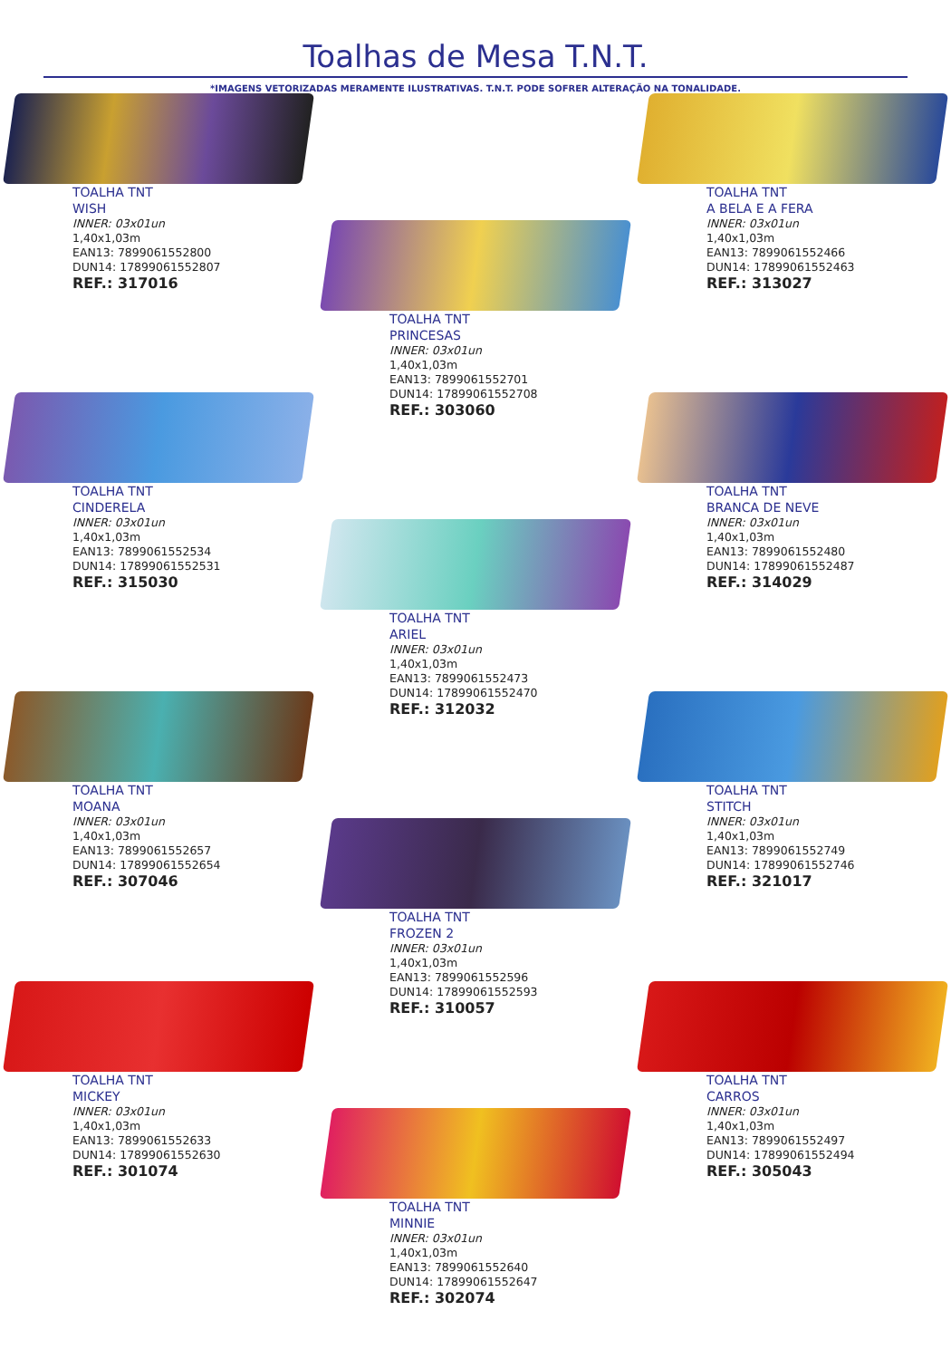Toalhas de Mesa T.N.T.
*IMAGENS VETORIZADAS MERAMENTE ILUSTRATIVAS. T.N.T. PODE SOFRER ALTERAÇÃO NA TONALIDADE.
TOALHA TNT
WISH
INNER: 03x01un
1,40x1,03m
EAN13: 7899061552800
DUN14: 17899061552807
REF.: 317016
TOALHA TNT
CINDERELA
INNER: 03x01un
1,40x1,03m
EAN13: 7899061552534
DUN14: 17899061552531
REF.: 315030
TOALHA TNT
MOANA
INNER: 03x01un
1,40x1,03m
EAN13: 7899061552657
DUN14: 17899061552654
REF.: 307046
TOALHA TNT
MICKEY
INNER: 03x01un
1,40x1,03m
EAN13: 7899061552633
DUN14: 17899061552630
REF.: 301074
TOALHA TNT
PRINCESAS
INNER: 03x01un
1,40x1,03m
EAN13: 7899061552701
DUN14: 17899061552708
REF.: 303060
TOALHA TNT
ARIEL
INNER: 03x01un
1,40x1,03m
EAN13: 7899061552473
DUN14: 17899061552470
REF.: 312032
TOALHA TNT
FROZEN 2
INNER: 03x01un
1,40x1,03m
EAN13: 7899061552596
DUN14: 17899061552593
REF.: 310057
TOALHA TNT
MINNIE
INNER: 03x01un
1,40x1,03m
EAN13: 7899061552640
DUN14: 17899061552647
REF.: 302074
TOALHA TNT
A BELA E A FERA
INNER: 03x01un
1,40x1,03m
EAN13: 7899061552466
DUN14: 17899061552463
REF.: 313027
TOALHA TNT
BRANCA DE NEVE
INNER: 03x01un
1,40x1,03m
EAN13: 7899061552480
DUN14: 17899061552487
REF.: 314029
TOALHA TNT
STITCH
INNER: 03x01un
1,40x1,03m
EAN13: 7899061552749
DUN14: 17899061552746
REF.: 321017
TOALHA TNT
CARROS
INNER: 03x01un
1,40x1,03m
EAN13: 7899061552497
DUN14: 17899061552494
REF.: 305043